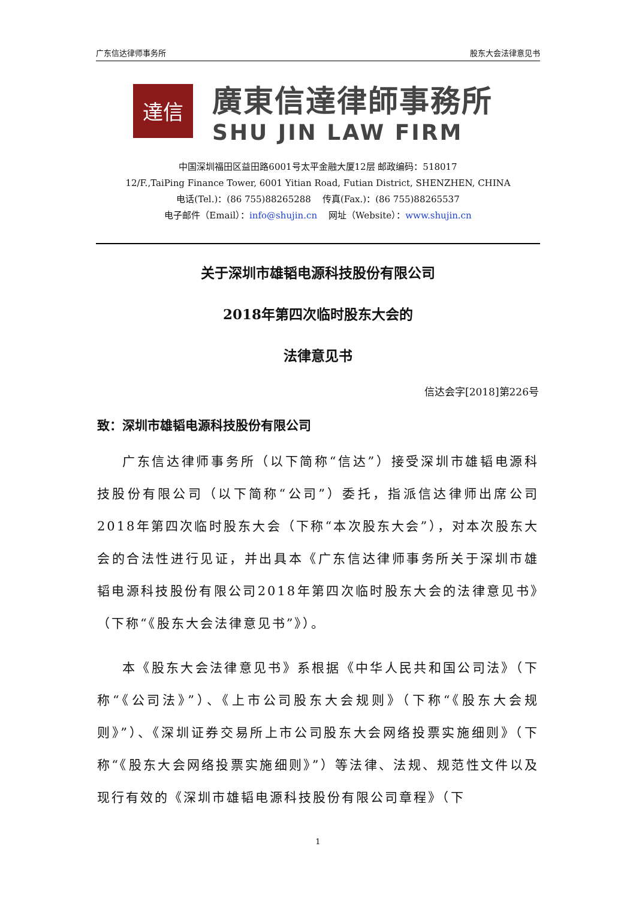广东信达律师事务所 股东大会法律意见书
達信
廣東信達律師事務所
SHU JIN LAW FIRM
中国深圳福田区益田路6001号太平金融大厦12层 邮政编码：518017
12/F.,TaiPing Finance Tower, 6001 Yitian Road, Futian District, SHENZHEN, CHINA
电话(Tel.)：(86 755)88265288 传真(Fax.)：(86 755)88265537
电子邮件（Email）：info@shujin.cn 网址（Website）：www.shujin.cn
关于深圳市雄韬电源科技股份有限公司
2018年第四次临时股东大会的
法律意见书
信达会字[2018]第226号
致：深圳市雄韬电源科技股份有限公司
广东信达律师事务所（以下简称“信达”）接受深圳市雄韬电源科技股份有限公司（以下简称“公司”）委托，指派信达律师出席公司2018年第四次临时股东大会（下称“本次股东大会”），对本次股东大会的合法性进行见证，并出具本《广东信达律师事务所关于深圳市雄韬电源科技股份有限公司2018年第四次临时股东大会的法律意见书》（下称“《股东大会法律意见书”》）。
本《股东大会法律意见书》系根据《中华人民共和国公司法》（下称“《公司法》”）、《上市公司股东大会规则》（下称“《股东大会规则》”）、《深圳证券交易所上市公司股东大会网络投票实施细则》（下称“《股东大会网络投票实施细则》”）等法律、法规、规范性文件以及现行有效的《深圳市雄韬电源科技股份有限公司章程》（下
1